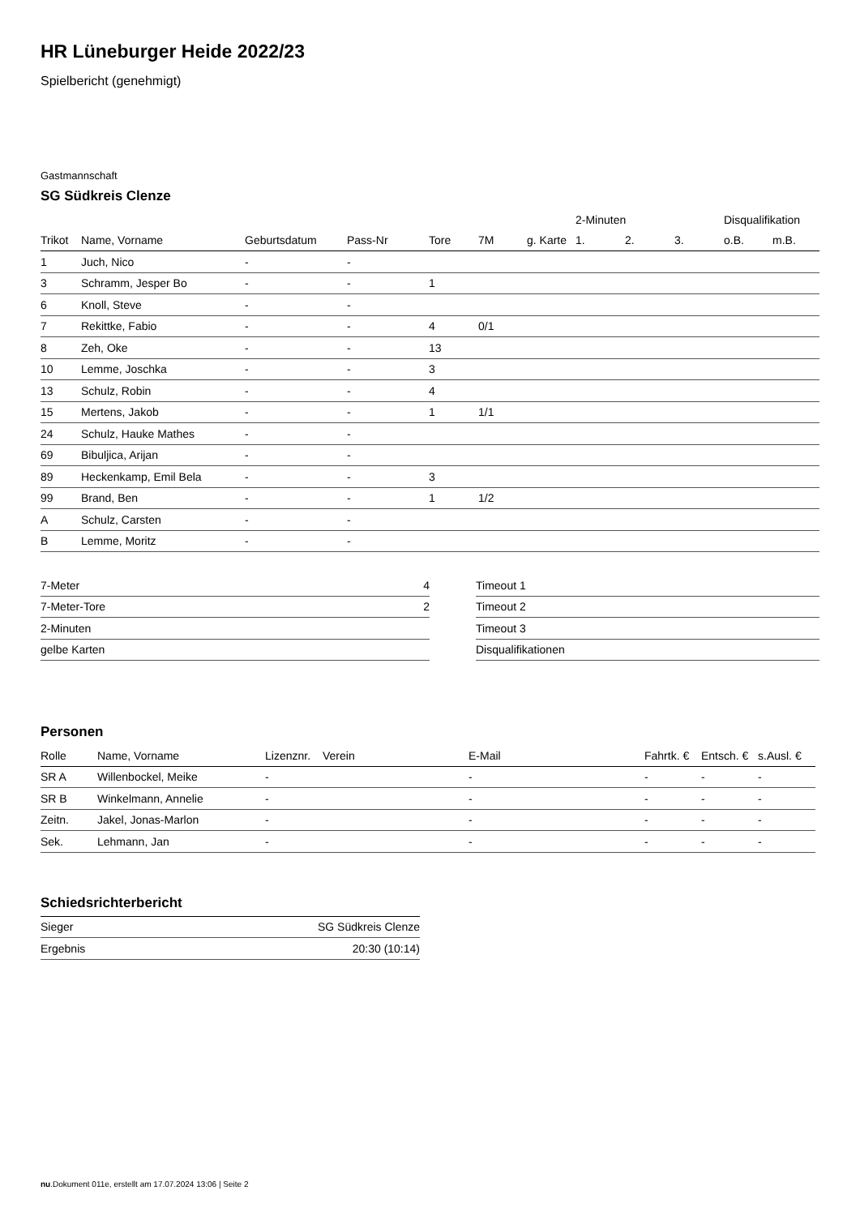HR Lüneburger Heide 2022/23
Spielbericht (genehmigt)
Gastmannschaft
SG Südkreis Clenze
| | | | | | | | 2-Minuten | | | Disqualifikation | |
| --- | --- | --- | --- | --- | --- | --- | --- | --- | --- | --- | --- |
| Trikot | Name, Vorname | Geburtsdatum | Pass-Nr | Tore | 7M | g. Karte | 1. | 2. | 3. | o.B. | m.B. |
| 1 | Juch, Nico | - | - | | | | | | | | |
| 3 | Schramm, Jesper Bo | - | - | 1 | | | | | | | |
| 6 | Knoll, Steve | - | - | | | | | | | | |
| 7 | Rekittke, Fabio | - | - | 4 | 0/1 | | | | | | |
| 8 | Zeh, Oke | - | - | 13 | | | | | | | |
| 10 | Lemme, Joschka | - | - | 3 | | | | | | | |
| 13 | Schulz, Robin | - | - | 4 | | | | | | | |
| 15 | Mertens, Jakob | - | - | 1 | 1/1 | | | | | | |
| 24 | Schulz, Hauke Mathes | - | - | | | | | | | | |
| 69 | Bibuljica, Arijan | - | - | | | | | | | | |
| 89 | Heckenkamp, Emil Bela | - | - | 3 | | | | | | | |
| 99 | Brand, Ben | - | - | 1 | 1/2 | | | | | | |
| A | Schulz, Carsten | - | - | | | | | | | | |
| B | Lemme, Moritz | - | - | | | | | | | | |
| 7-Meter | 4 |
| 7-Meter-Tore | 2 |
| 2-Minuten | |
| gelbe Karten | |
| Timeout 1 |
| Timeout 2 |
| Timeout 3 |
| Disqualifikationen |
Personen
| Rolle | Name, Vorname | Lizenznr. | Verein | E-Mail | Fahrtk. € | Entsch. € | s.Ausl. € |
| --- | --- | --- | --- | --- | --- | --- | --- |
| SR A | Willenbockel, Meike | - | | - | - | - | - |
| SR B | Winkelmann, Annelie | - | | - | - | - | - |
| Zeitn. | Jakel, Jonas-Marlon | - | | - | - | - | - |
| Sek. | Lehmann, Jan | - | | - | - | - | - |
Schiedsrichterbericht
| Sieger | SG Südkreis Clenze |
| Ergebnis | 20:30 (10:14) |
nu.Dokument 011e, erstellt am 17.07.2024 13:06 | Seite 2